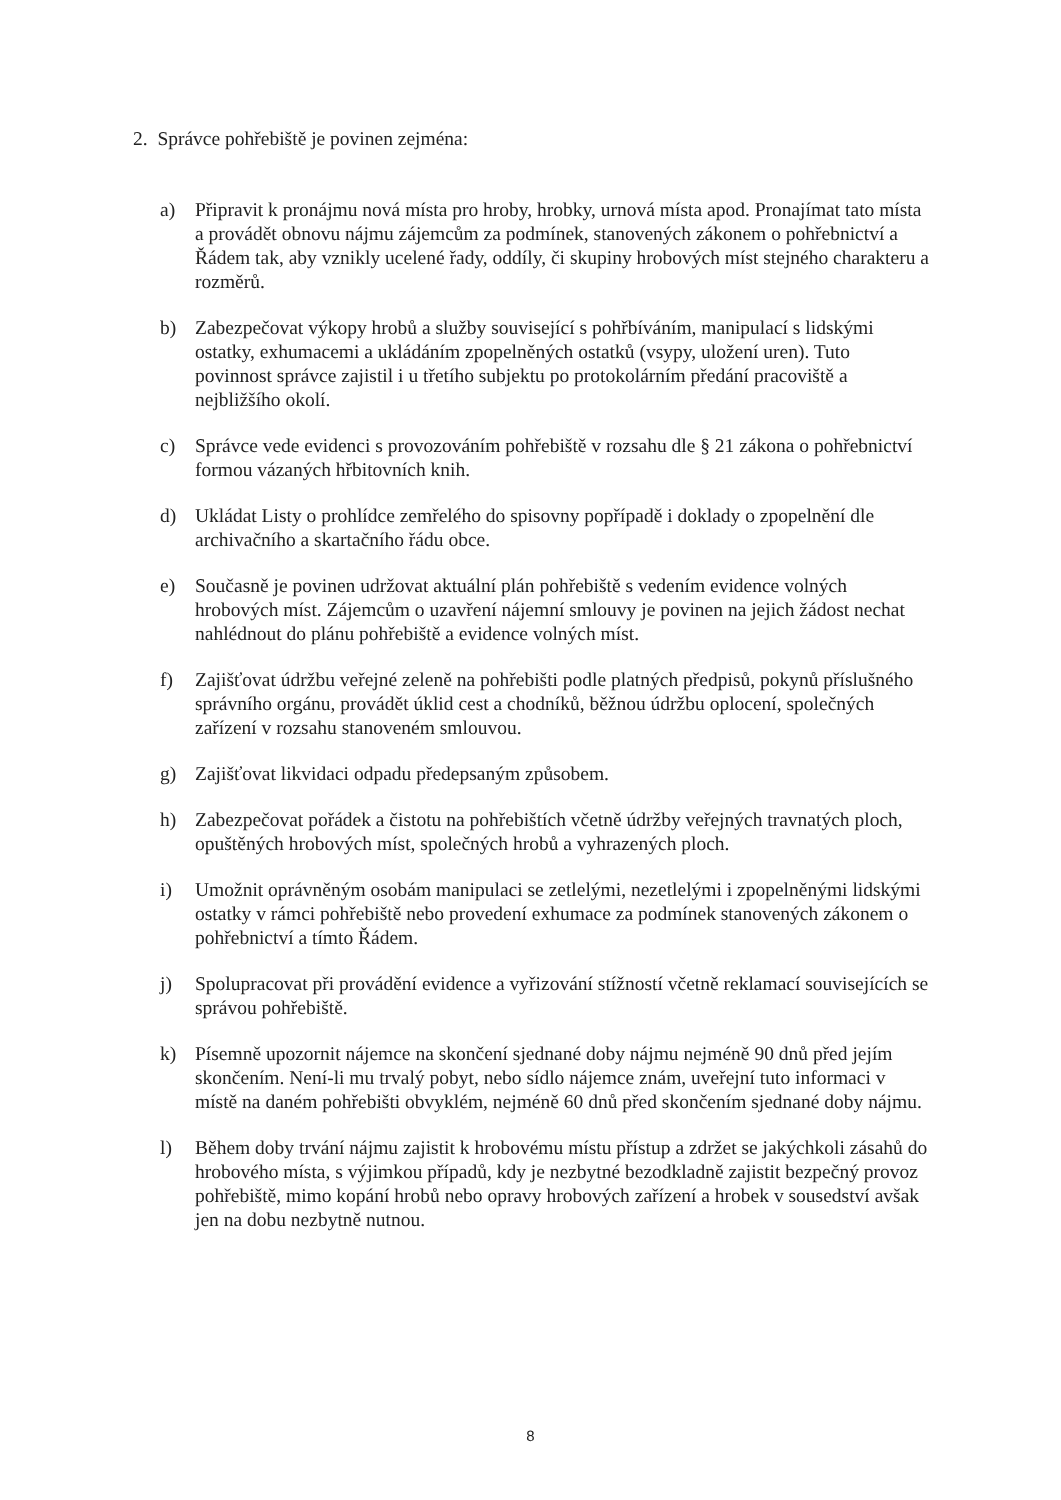2. Správce pohřebiště je povinen zejména:
a) Připravit k pronájmu nová místa pro hroby, hrobky, urnová místa apod. Pronajímat tato místa a provádět obnovu nájmu zájemcům za podmínek, stanovených zákonem o pohřebnictví a Řádem tak, aby vznikly ucelené řady, oddíly, či skupiny hrobových míst stejného charakteru a rozměrů.
b) Zabezpečovat výkopy hrobů a služby související s pohřbíváním, manipulací s lidskými ostatky, exhumacemi a ukládáním zpopelněných ostatků (vsypy, uložení uren). Tuto povinnost správce zajistil i u třetího subjektu po protokolárním předání pracoviště a nejbližšího okolí.
c) Správce vede evidenci s provozováním pohřebiště v rozsahu dle § 21 zákona o pohřebnictví formou vázaných hřbitovních knih.
d) Ukládat Listy o prohlídce zemřelého do spisovny popřípadě i doklady o zpopelnění dle archivačního a skartačního řádu obce.
e) Současně je povinen udržovat aktuální plán pohřebiště s vedením evidence volných hrobových míst. Zájemcům o uzavření nájemní smlouvy je povinen na jejich žádost nechat nahlédnout do plánu pohřebiště a evidence volných míst.
f) Zajišťovat údržbu veřejné zeleně na pohřebišti podle platných předpisů, pokynů příslušného správního orgánu, provádět úklid cest a chodníků, běžnou údržbu oplocení, společných zařízení v rozsahu stanoveném smlouvou.
g) Zajišťovat likvidaci odpadu předepsaným způsobem.
h) Zabezpečovat pořádek a čistotu na pohřebištích včetně údržby veřejných travnatých ploch, opuštěných hrobových míst, společných hrobů a vyhrazených ploch.
i) Umožnit oprávněným osobám manipulaci se zetlelými, nezetlelými i zpopelněnými lidskými ostatky v rámci pohřebiště nebo provedení exhumace za podmínek stanovených zákonem o pohřebnictví a tímto Řádem.
j) Spolupracovat při provádění evidence a vyřizování stížností včetně reklamací souvisejících se správou pohřebiště.
k) Písemně upozornit nájemce na skončení sjednané doby nájmu nejméně 90 dnů před jejím skončením. Není-li mu trvalý pobyt, nebo sídlo nájemce znám, uveřejní tuto informaci v místě na daném pohřebišti obvyklém, nejméně 60 dnů před skončením sjednané doby nájmu.
l) Během doby trvání nájmu zajistit k hrobovému místu přístup a zdržet se jakýchkoli zásahů do hrobového místa, s výjimkou případů, kdy je nezbytné bezodkladně zajistit bezpečný provoz pohřebiště, mimo kopání hrobů nebo opravy hrobových zařízení a hrobek v sousedství avšak jen na dobu nezbytně nutnou.
8